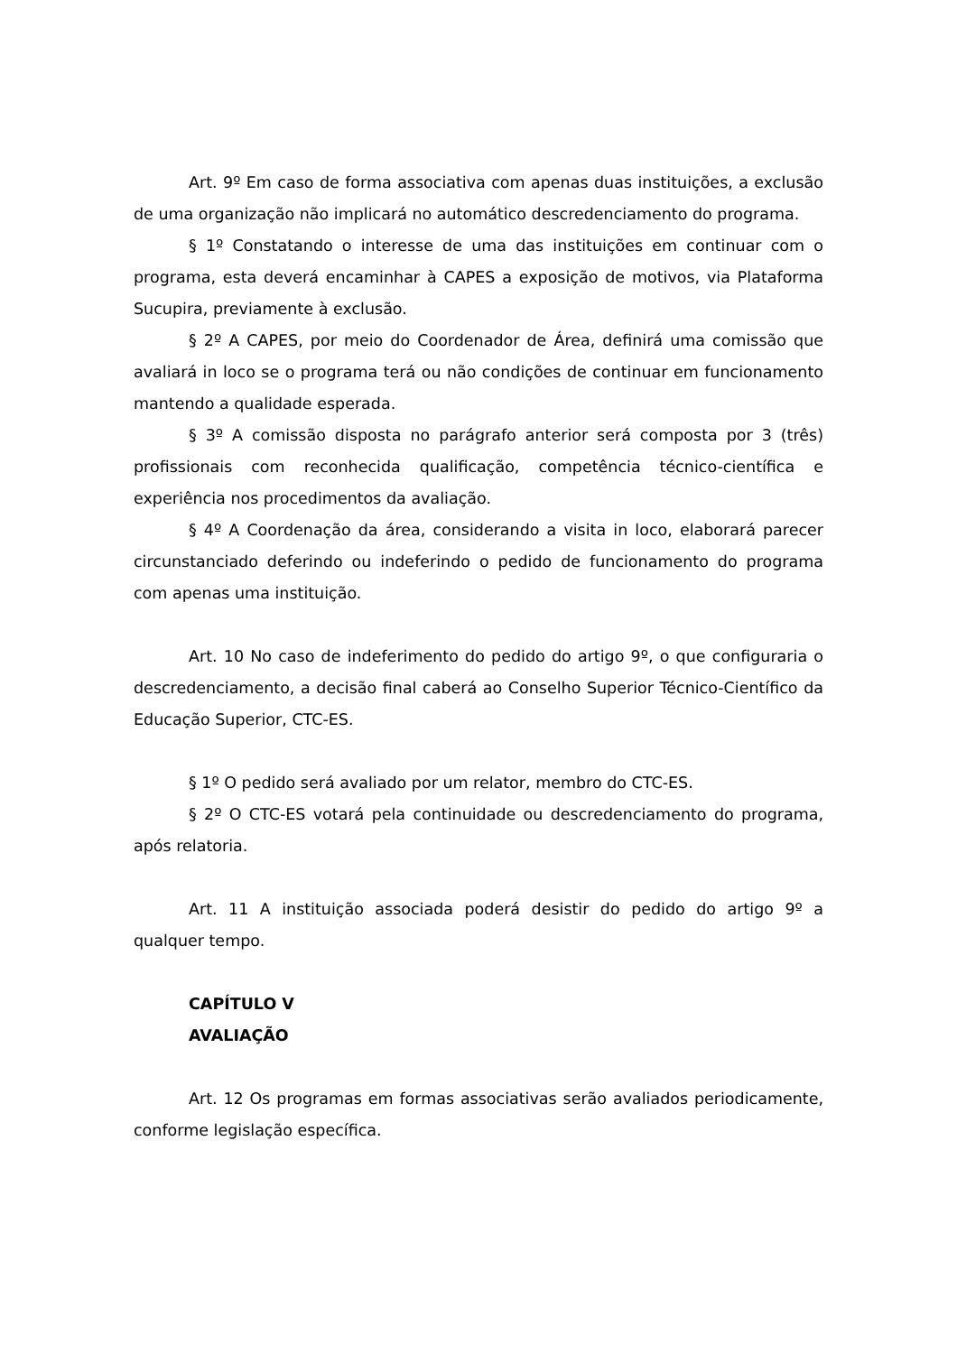Art. 9º Em caso de forma associativa com apenas duas instituições, a exclusão de uma organização não implicará no automático descredenciamento do programa.
§ 1º Constatando o interesse de uma das instituições em continuar com o programa, esta deverá encaminhar à CAPES a exposição de motivos, via Plataforma Sucupira, previamente à exclusão.
§ 2º A CAPES, por meio do Coordenador de Área, definirá uma comissão que avaliará in loco se o programa terá ou não condições de continuar em funcionamento mantendo a qualidade esperada.
§ 3º A comissão disposta no parágrafo anterior será composta por 3 (três) profissionais com reconhecida qualificação, competência técnico-científica e experiência nos procedimentos da avaliação.
§ 4º A Coordenação da área, considerando a visita in loco, elaborará parecer circunstanciado deferindo ou indeferindo o pedido de funcionamento do programa com apenas uma instituição.
Art. 10 No caso de indeferimento do pedido do artigo 9º, o que configuraria o descredenciamento, a decisão final caberá ao Conselho Superior Técnico-Científico da Educação Superior, CTC-ES.
§ 1º O pedido será avaliado por um relator, membro do CTC-ES.
§ 2º O CTC-ES votará pela continuidade ou descredenciamento do programa, após relatoria.
Art. 11 A instituição associada poderá desistir do pedido do artigo 9º a qualquer tempo.
CAPÍTULO V
AVALIAÇÃO
Art. 12 Os programas em formas associativas serão avaliados periodicamente, conforme legislação específica.